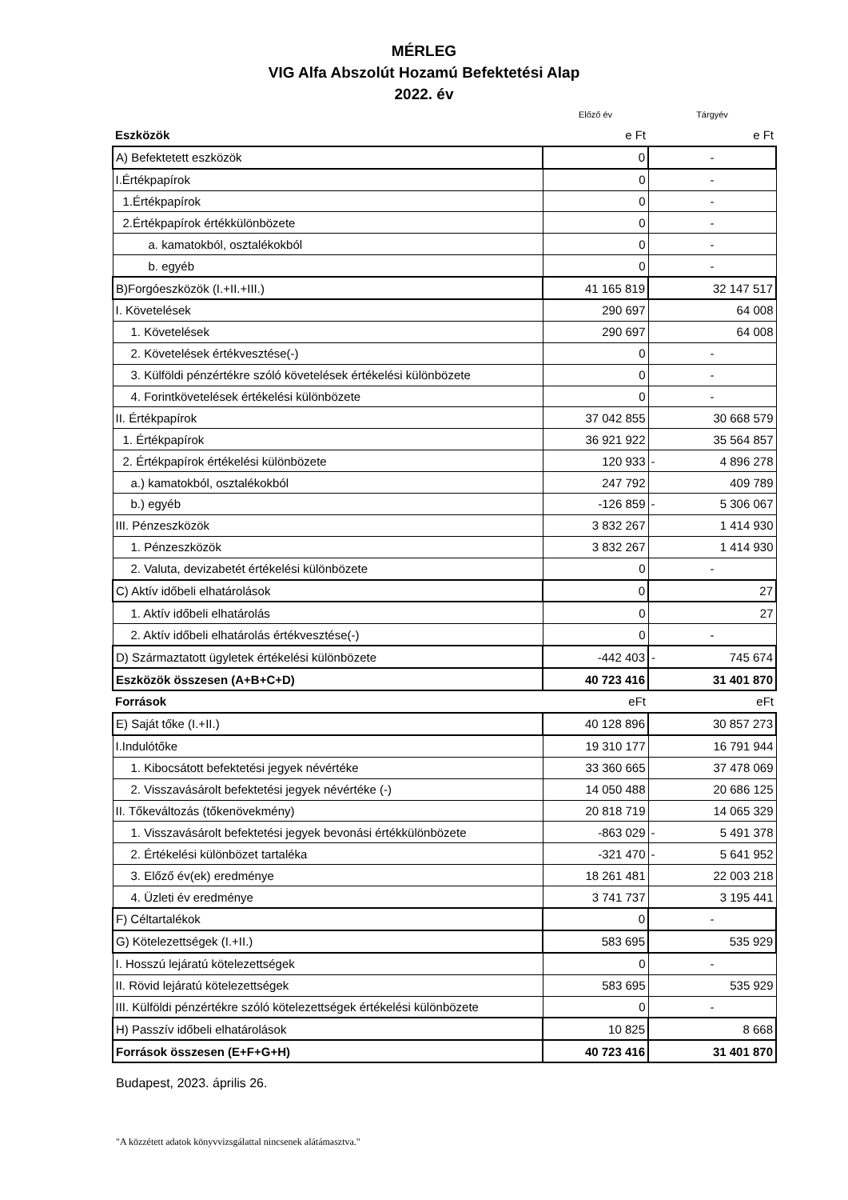MÉRLEG
VIG Alfa Abszolút Hozamú Befektetési Alap
2022. év
| | Előző év | Tárgyév |
| Eszközök | e Ft | e Ft |
| A) Befektetett eszközök | 0 | - |
| I.Értékpapírok | 0 | - |
| 1.Értékpapírok | 0 | - |
| 2.Értékpapírok értékkülönbözete | 0 | - |
| a. kamatokból, osztalékokból | 0 | - |
| b. egyéb | 0 | - |
| B)Forgóeszközök (I.+II.+III.) | 41 165 819 | 32 147 517 |
| I. Követelések | 290 697 | 64 008 |
| 1. Követelések | 290 697 | 64 008 |
| 2. Követelések értékvesztése(-) | 0 | - |
| 3. Külföldi pénzértékre szóló követelések értékelési különbözete | 0 | - |
| 4. Forintkövetelések értékelési különbözete | 0 | - |
| II. Értékpapírok | 37 042 855 | 30 668 579 |
| 1. Értékpapírok | 36 921 922 | 35 564 857 |
| 2. Értékpapírok értékelési különbözete | 120 933 | - 4 896 278 |
| a.) kamatokból, osztalékokból | 247 792 | 409 789 |
| b.) egyéb | -126 859 | - 5 306 067 |
| III. Pénzeszközök | 3 832 267 | 1 414 930 |
| 1. Pénzeszközök | 3 832 267 | 1 414 930 |
| 2. Valuta, devizabetét értékelési különbözete | 0 | - |
| C) Aktív időbeli elhatárolások | 0 | 27 |
| 1. Aktív időbeli elhatárolás | 0 | 27 |
| 2. Aktív időbeli elhatárolás értékvesztése(-) | 0 | - |
| D) Származtatott ügyletek értékelési különbözete | -442 403 | - 745 674 |
| Eszközök összesen (A+B+C+D) | 40 723 416 | 31 401 870 |
| Források | eFt | eFt |
| E) Saját tőke (I.+II.) | 40 128 896 | 30 857 273 |
| I.Indulótőke | 19 310 177 | 16 791 944 |
| 1. Kibocsátott befektetési jegyek névértéke | 33 360 665 | 37 478 069 |
| 2. Visszavásárolt befektetési jegyek névértéke (-) | 14 050 488 | 20 686 125 |
| II. Tőkeváltozás (tőkenövekmény) | 20 818 719 | 14 065 329 |
| 1. Visszavásárolt befektetési jegyek bevonási értékkülönbözete | -863 029 | - 5 491 378 |
| 2. Értékelési különbözet tartaléka | -321 470 | - 5 641 952 |
| 3. Előző év(ek) eredménye | 18 261 481 | 22 003 218 |
| 4. Üzleti év eredménye | 3 741 737 | 3 195 441 |
| F) Céltartalékok | 0 | - |
| G) Kötelezettségek (I.+II.) | 583 695 | 535 929 |
| I. Hosszú lejáratú kötelezettségek | 0 | - |
| II. Rövid lejáratú kötelezettségek | 583 695 | 535 929 |
| III. Külföldi pénzértékre szóló kötelezettségek értékelési különbözete | 0 | - |
| H) Passzív időbeli elhatárolások | 10 825 | 8 668 |
| Források összesen (E+F+G+H) | 40 723 416 | 31 401 870 |
Budapest, 2023. április 26.
"A közzétett adatok könyvvizsgálattal nincsenek alátámasztva."